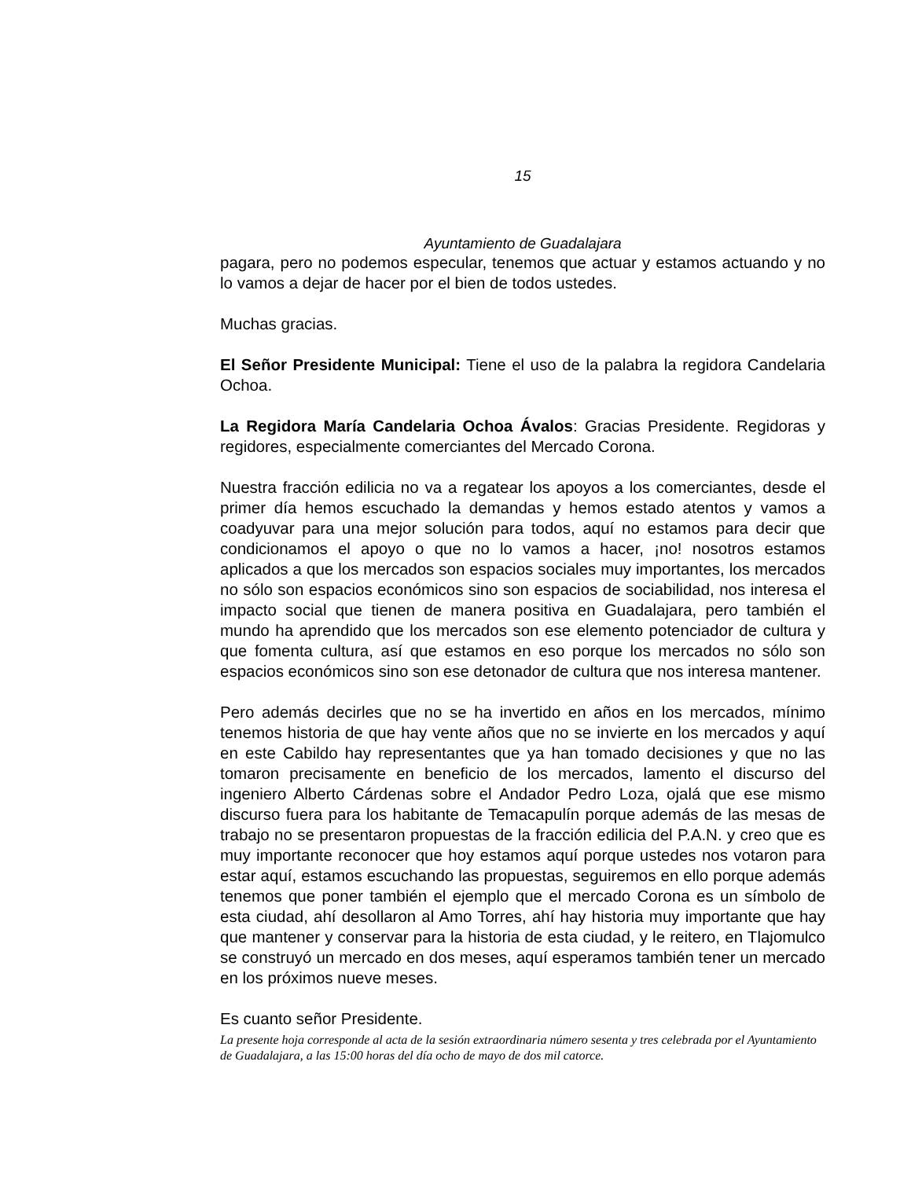15
Ayuntamiento de Guadalajara
pagara, pero no podemos especular, tenemos que actuar y estamos actuando y no lo vamos a dejar de hacer por el bien de todos ustedes.
Muchas gracias.
El Señor Presidente Municipal: Tiene el uso de la palabra la regidora Candelaria Ochoa.
La Regidora María Candelaria Ochoa Ávalos: Gracias Presidente. Regidoras y regidores, especialmente comerciantes del Mercado Corona.
Nuestra fracción edilicia no va a regatear los apoyos a los comerciantes, desde el primer día hemos escuchado la demandas y hemos estado atentos y vamos a coadyuvar para una mejor solución para todos, aquí no estamos para decir que condicionamos el apoyo o que no lo vamos a hacer, ¡no! nosotros estamos aplicados a que los mercados son espacios sociales muy importantes, los mercados no sólo son espacios económicos sino son espacios de sociabilidad, nos interesa el impacto social que tienen de manera positiva en Guadalajara, pero también el mundo ha aprendido que los mercados son ese elemento potenciador de cultura y que fomenta cultura, así que estamos en eso porque los mercados no sólo son espacios económicos sino son ese detonador de cultura que nos interesa mantener.
Pero además decirles que no se ha invertido en años en los mercados, mínimo tenemos historia de que hay vente años que no se invierte en los mercados y aquí en este Cabildo hay representantes que ya han tomado decisiones y que no las tomaron precisamente en beneficio de los mercados, lamento el discurso del ingeniero Alberto Cárdenas sobre el Andador Pedro Loza, ojalá que ese mismo discurso fuera para los habitante de Temacapulín porque además de las mesas de trabajo no se presentaron propuestas de la fracción edilicia del P.A.N. y creo que es muy importante reconocer que hoy estamos aquí porque ustedes nos votaron para estar aquí, estamos escuchando las propuestas, seguiremos en ello porque además tenemos que poner también el ejemplo que el mercado Corona es un símbolo de esta ciudad, ahí desollaron al Amo Torres, ahí hay historia muy importante que hay que mantener y conservar para la historia de esta ciudad, y le reitero, en Tlajomulco se construyó un mercado en dos meses, aquí esperamos también tener un mercado en los próximos nueve meses.
Es cuanto señor Presidente.
La presente hoja corresponde al acta de la sesión extraordinaria número sesenta y tres celebrada por el Ayuntamiento de Guadalajara, a las 15:00 horas del día ocho de mayo de dos mil catorce.